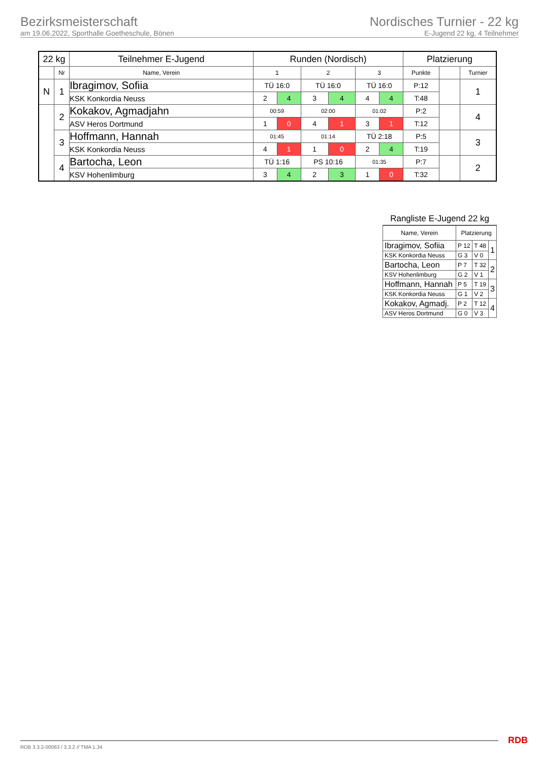Bezirksmeisterschaft
am 19.06.2022, Sporthalle Goetheschule, Bönen
Nordisches Turnier - 22 kg
E-Jugend 22 kg, 4 Teilnehmer
| 22 kg | | Teilnehmer E-Jugend | Runden (Nordisch) | | | | | | Platzierung | | |
| --- | --- | --- | --- | --- | --- | --- | --- | --- | --- | --- | --- |
| | Nr | Name, Verein | 1 | | 2 | | 3 | | Punkte | | Turnier |
| N | 1 | Ibragimov, Sofiia | TÜ 16:0 | | TÜ 16:0 | | TÜ 16:0 | | P:12 | | 1 |
| | | KSK Konkordia Neuss | 2 | 4 | 3 | 4 | 4 | 4 | T:48 | | |
| | 2 | Kokakov, Agmadjahn | 00:59 | | 02:00 | | 01:02 | | P:2 | | 4 |
| | | ASV Heros Dortmund | 1 | 0 | 4 | 1 | 3 | 1 | T:12 | | |
| | 3 | Hoffmann, Hannah | 01:45 | | 01:14 | | TÜ 2:18 | | P:5 | | 3 |
| | | KSK Konkordia Neuss | 4 | 1 | 1 | 0 | 2 | 4 | T:19 | | |
| | 4 | Bartocha, Leon | TÜ 1:16 | | PS 10:16 | | 01:35 | | P:7 | | 2 |
| | | KSV Hohenlimburg | 3 | 4 | 2 | 3 | 1 | 0 | T:32 | | |
Rangliste E-Jugend 22 kg
| Name, Verein | Platzierung | | |
| Ibragimov, Sofiia | P 12 | T 48 | 1 |
| KSK Konkordia Neuss | G 3 | V 0 | |
| Bartocha, Leon | P 7 | T 32 | 2 |
| KSV Hohenlimburg | G 2 | V 1 | |
| Hoffmann, Hannah | P 5 | T 19 | 3 |
| KSK Konkordia Neuss | G 1 | V 2 | |
| Kokakov, Agmadj. | P 2 | T 12 | 4 |
| ASV Heros Dortmund | G 0 | V 3 | |
RDB 3.3.2-00063 / 3.3.2 // TMA 1.34
RDB